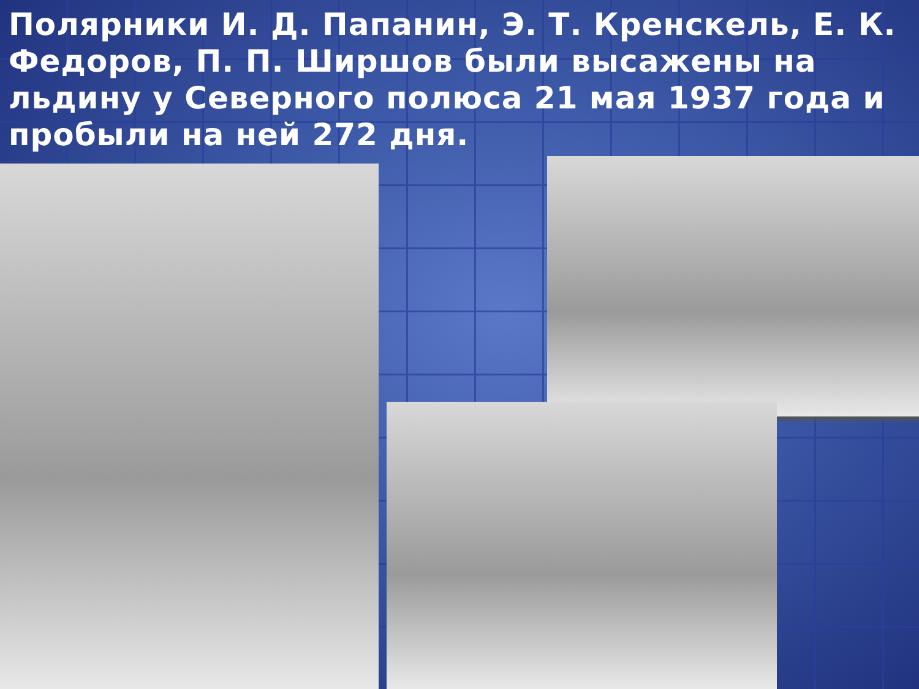Полярники И. Д. Папанин, Э. Т. Кренскель, Е. К. Федоров, П. П. Ширшов были высажены на льдину у Северного полюса 21 мая 1937 года и пробыли на ней 272 дня.